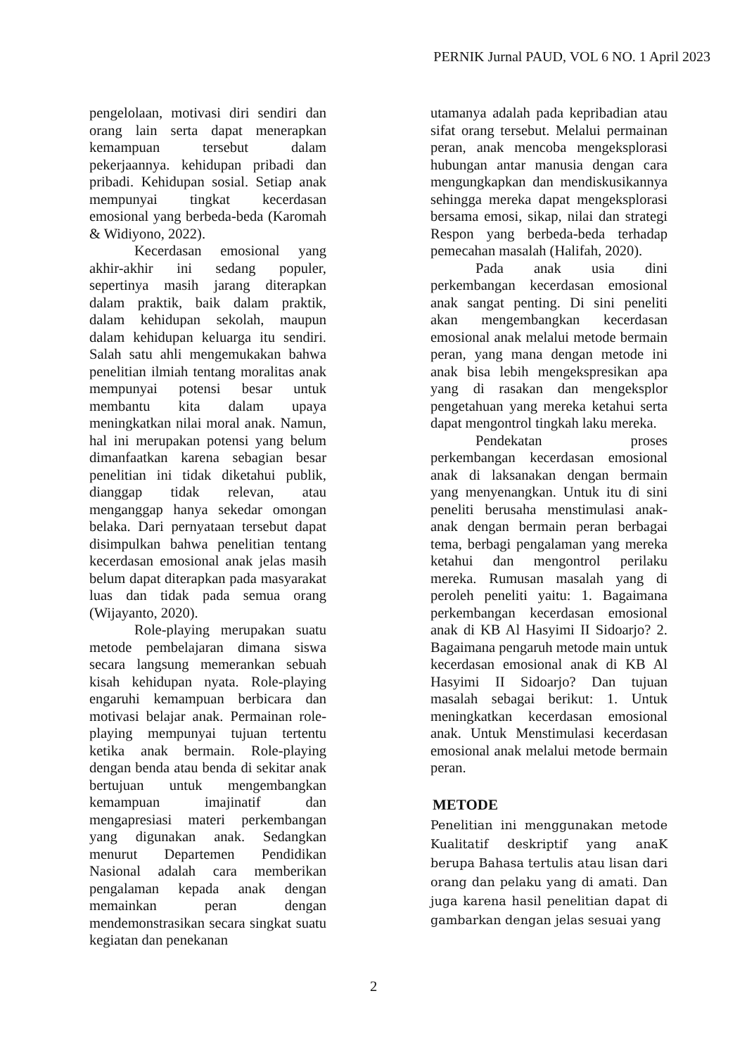PERNIK Jurnal PAUD, VOL 6 NO. 1 April 2023
pengelolaan, motivasi diri sendiri dan orang lain serta dapat menerapkan kemampuan tersebut dalam pekerjaannya. kehidupan pribadi dan pribadi. Kehidupan sosial. Setiap anak mempunyai tingkat kecerdasan emosional yang berbeda-beda (Karomah & Widiyono, 2022).
Kecerdasan emosional yang akhir-akhir ini sedang populer, sepertinya masih jarang diterapkan dalam praktik, baik dalam praktik, dalam kehidupan sekolah, maupun dalam kehidupan keluarga itu sendiri. Salah satu ahli mengemukakan bahwa penelitian ilmiah tentang moralitas anak mempunyai potensi besar untuk membantu kita dalam upaya meningkatkan nilai moral anak. Namun, hal ini merupakan potensi yang belum dimanfaatkan karena sebagian besar penelitian ini tidak diketahui publik, dianggap tidak relevan, atau menganggap hanya sekedar omongan belaka. Dari pernyataan tersebut dapat disimpulkan bahwa penelitian tentang kecerdasan emosional anak jelas masih belum dapat diterapkan pada masyarakat luas dan tidak pada semua orang (Wijayanto, 2020).
Role-playing merupakan suatu metode pembelajaran dimana siswa secara langsung memerankan sebuah kisah kehidupan nyata. Role-playing engaruhi kemampuan berbicara dan motivasi belajar anak. Permainan role-playing mempunyai tujuan tertentu ketika anak bermain. Role-playing dengan benda atau benda di sekitar anak bertujuan untuk mengembangkan kemampuan imajinatif dan mengapresiasi materi perkembangan yang digunakan anak. Sedangkan menurut Departemen Pendidikan Nasional adalah cara memberikan pengalaman kepada anak dengan memainkan peran dengan mendemonstrasikan secara singkat suatu kegiatan dan penekanan
utamanya adalah pada kepribadian atau sifat orang tersebut. Melalui permainan peran, anak mencoba mengeksplorasi hubungan antar manusia dengan cara mengungkapkan dan mendiskusikannya sehingga mereka dapat mengeksplorasi bersama emosi, sikap, nilai dan strategi Respon yang berbeda-beda terhadap pemecahan masalah (Halifah, 2020).
Pada anak usia dini perkembangan kecerdasan emosional anak sangat penting. Di sini peneliti akan mengembangkan kecerdasan emosional anak melalui metode bermain peran, yang mana dengan metode ini anak bisa lebih mengekspresikan apa yang di rasakan dan mengeksplor pengetahuan yang mereka ketahui serta dapat mengontrol tingkah laku mereka.
Pendekatan proses perkembangan kecerdasan emosional anak di laksanakan dengan bermain yang menyenangkan. Untuk itu di sini peneliti berusaha menstimulasi anak-anak dengan bermain peran berbagai tema, berbagi pengalaman yang mereka ketahui dan mengontrol perilaku mereka. Rumusan masalah yang di peroleh peneliti yaitu: 1. Bagaimana perkembangan kecerdasan emosional anak di KB Al Hasyimi II Sidoarjo? 2. Bagaimana pengaruh metode main untuk kecerdasan emosional anak di KB Al Hasyimi II Sidoarjo? Dan tujuan masalah sebagai berikut: 1. Untuk meningkatkan kecerdasan emosional anak. Untuk Menstimulasi kecerdasan emosional anak melalui metode bermain peran.
METODE
Penelitian ini menggunakan metode Kualitatif deskriptif yang anaK berupa Bahasa tertulis atau lisan dari orang dan pelaku yang di amati. Dan juga karena hasil penelitian dapat di gambarkan dengan jelas sesuai yang
2